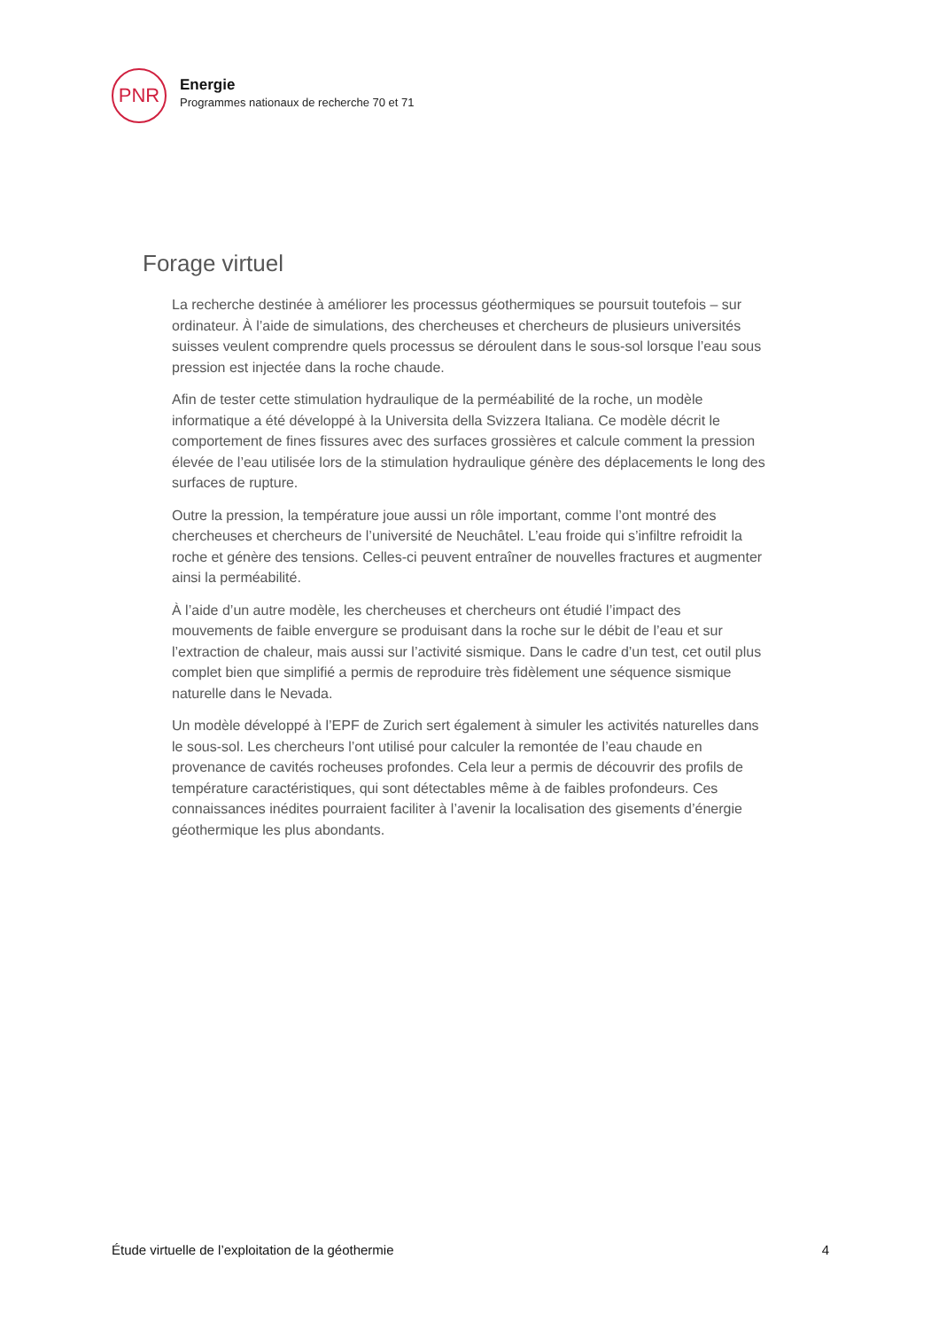PNR
Energie
Programmes nationaux de recherche 70 et 71
Forage virtuel
La recherche destinée à améliorer les processus géothermiques se poursuit toutefois – sur ordinateur. À l’aide de simulations, des chercheuses et chercheurs de plusieurs universités suisses veulent comprendre quels processus se déroulent dans le sous-sol lorsque l’eau sous pression est injectée dans la roche chaude.
Afin de tester cette stimulation hydraulique de la perméabilité de la roche, un modèle informatique a été développé à la Universita della Svizzera Italiana. Ce modèle décrit le comportement de fines fissures avec des surfaces grossières et calcule comment la pression élevée de l’eau utilisée lors de la stimulation hydraulique génère des déplacements le long des surfaces de rupture.
Outre la pression, la température joue aussi un rôle important, comme l’ont montré des chercheuses et chercheurs de l’université de Neuchâtel. L’eau froide qui s’infiltre refroidit la roche et génère des tensions. Celles-ci peuvent entraîner de nouvelles fractures et augmenter ainsi la perméabilité.
À l’aide d’un autre modèle, les chercheuses et chercheurs ont étudié l’impact des mouvements de faible envergure se produisant dans la roche sur le débit de l’eau et sur l’extraction de chaleur, mais aussi sur l’activité sismique. Dans le cadre d’un test, cet outil plus complet bien que simplifié a permis de reproduire très fidèlement une séquence sismique naturelle dans le Nevada.
Un modèle développé à l’EPF de Zurich sert également à simuler les activités naturelles dans le sous-sol. Les chercheurs l’ont utilisé pour calculer la remontée de l’eau chaude en provenance de cavités rocheuses profondes. Cela leur a permis de découvrir des profils de température caractéristiques, qui sont détectables même à de faibles profondeurs. Ces connaissances inédites pourraient faciliter à l’avenir la localisation des gisements d’énergie géothermique les plus abondants.
Étude virtuelle de l’exploitation de la géothermie 4